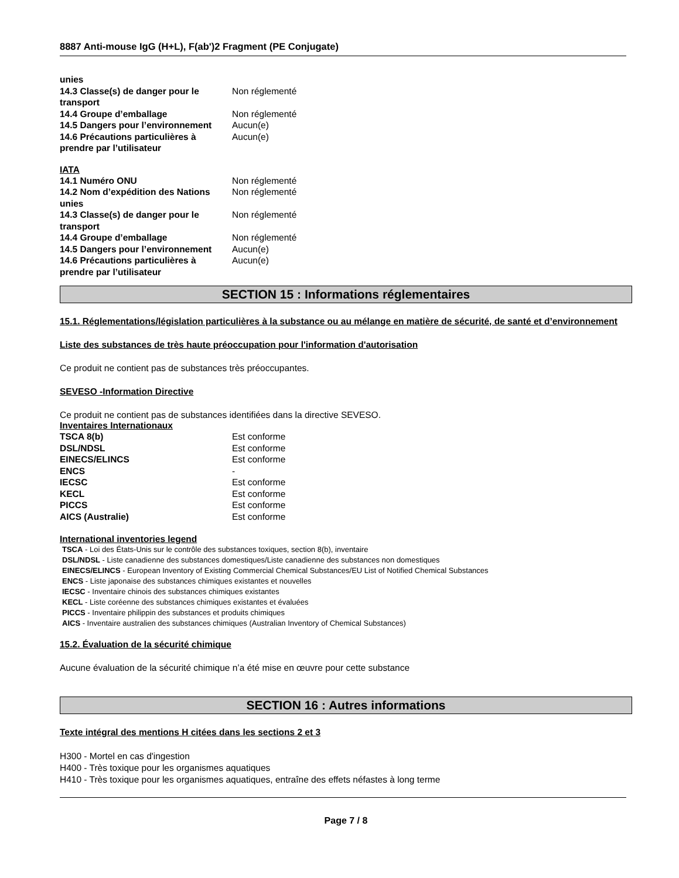8887 Anti-mouse IgG (H+L), F(ab')2 Fragment (PE Conjugate)
| unies | |
| 14.3 Classe(s) de danger pour le transport | Non réglementé |
| 14.4 Groupe d’emballage | Non réglementé |
| 14.5 Dangers pour l’environnement | Aucun(e) |
| 14.6 Précautions particulières à prendre par l’utilisateur | Aucun(e) |
IATA
| 14.1 Numéro ONU | Non réglementé |
| 14.2 Nom d’expédition des Nations unies | Non réglementé |
| 14.3 Classe(s) de danger pour le transport | Non réglementé |
| 14.4 Groupe d’emballage | Non réglementé |
| 14.5 Dangers pour l’environnement | Aucun(e) |
| 14.6 Précautions particulières à prendre par l’utilisateur | Aucun(e) |
SECTION 15 : Informations réglementaires
15.1. Réglementations/législation particulières à la substance ou au mélange en matière de sécurité, de santé et d’environnement
Liste des substances de très haute préoccupation pour l'information d'autorisation
Ce produit ne contient pas de substances très préoccupantes.
SEVESO -Information Directive
Ce produit ne contient pas de substances identifiées dans la directive SEVESO.
Inventaires Internationaux
| TSCA 8(b) | Est conforme |
| DSL/NDSL | Est conforme |
| EINECS/ELINCS | Est conforme |
| ENCS | - |
| IECSC | Est conforme |
| KECL | Est conforme |
| PICCS | Est conforme |
| AICS (Australie) | Est conforme |
International inventories legend
TSCA - Loi des États-Unis sur le contrôle des substances toxiques, section 8(b), inventaire
DSL/NDSL - Liste canadienne des substances domestiques/Liste canadienne des substances non domestiques
EINECS/ELINCS - European Inventory of Existing Commercial Chemical Substances/EU List of Notified Chemical Substances
ENCS - Liste japonaise des substances chimiques existantes et nouvelles
IECSC - Inventaire chinois des substances chimiques existantes
KECL - Liste coréenne des substances chimiques existantes et évaluées
PICCS - Inventaire philippin des substances et produits chimiques
AICS - Inventaire australien des substances chimiques (Australian Inventory of Chemical Substances)
15.2. Évaluation de la sécurité chimique
Aucune évaluation de la sécurité chimique n’a été mise en œuvre pour cette substance
SECTION 16 : Autres informations
Texte intégral des mentions H citées dans les sections 2 et 3
H300 - Mortel en cas d'ingestion
H400 - Très toxique pour les organismes aquatiques
H410 - Très toxique pour les organismes aquatiques, entraîne des effets néfastes à long terme
Page 7 / 8